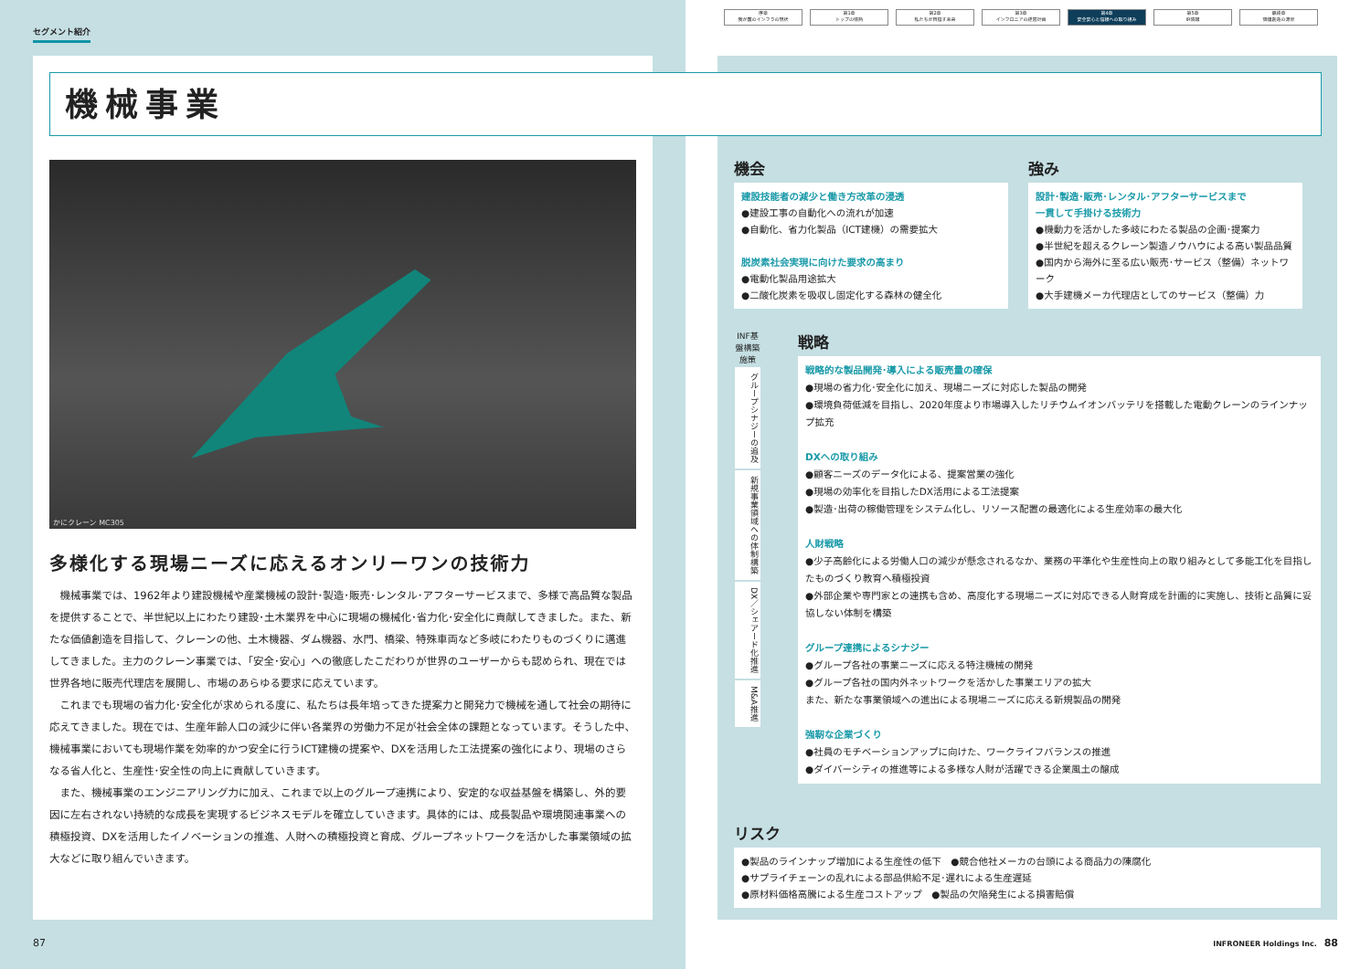セグメント紹介
機械事業
かにクレーン MC305
多様化する現場ニーズに応えるオンリーワンの技術力
機械事業では、1962年より建設機械や産業機械の設計･製造･販売･レンタル･アフターサービスまで、多様で高品質な製品を提供することで、半世紀以上にわたり建設･土木業界を中心に現場の機械化･省力化･安全化に貢献してきました。また、新たな価値創造を目指して、クレーンの他、土木機器、ダム機器、水門、橋梁、特殊車両など多岐にわたりものづくりに邁進してきました。主力のクレーン事業では、「安全･安心」への徹底したこだわりが世界のユーザーからも認められ、現在では世界各地に販売代理店を展開し、市場のあらゆる要求に応えています。
これまでも現場の省力化･安全化が求められる度に、私たちは長年培ってきた提案力と開発力で機械を通して社会の期待に応えてきました。現在では、生産年齢人口の減少に伴い各業界の労働力不足が社会全体の課題となっています。そうした中、機械事業においても現場作業を効率的かつ安全に行うICT建機の提案や、DXを活用した工法提案の強化により、現場のさらなる省人化と、生産性･安全性の向上に貢献していきます。
また、機械事業のエンジニアリング力に加え、これまで以上のグループ連携により、安定的な収益基盤を構築し、外的要因に左右されない持続的な成長を実現するビジネスモデルを確立していきます。具体的には、成長製品や環境関連事業への積極投資、DXを活用したイノベーションの推進、人財への積極投資と育成、グループネットワークを活かした事業領域の拡大などに取り組んでいきます。
87
序章
我が国のインフラの現状
第1章
トップの情熱
第2章
私たちが目指す未来
第3章
インフロニアの経営計画
第4章
安全安心と信頼への取り組み
第5章
IR情報
最終章
価値創造の源泉
機会
建設技能者の減少と働き方改革の浸透
●建設工事の自動化への流れが加速
●自動化、省力化製品（ICT建機）の需要拡大
脱炭素社会実現に向けた要求の高まり
●電動化製品用途拡大
●二酸化炭素を吸収し固定化する森林の健全化
強み
設計･製造･販売･レンタル･アフターサービスまで
一貫して手掛ける技術力
●機動力を活かした多岐にわたる製品の企画･提案力
●半世紀を超えるクレーン製造ノウハウによる高い製品品質
●国内から海外に至る広い販売･サービス（整備）ネットワーク
●大手建機メーカ代理店としてのサービス（整備）力
INF基盤構築施策
グループシナジーの追及
新規事業領域への体制構築
DX／シェアード化推進
M&A推進
戦略
戦略的な製品開発･導入による販売量の確保
●現場の省力化･安全化に加え、現場ニーズに対応した製品の開発
●環境負荷低減を目指し、2020年度より市場導入したリチウムイオンバッテリを搭載した電動クレーンのラインナップ拡充
DXへの取り組み
●顧客ニーズのデータ化による、提案営業の強化
●現場の効率化を目指したDX活用による工法提案
●製造･出荷の稼働管理をシステム化し、リソース配置の最適化による生産効率の最大化
人財戦略
●少子高齢化による労働人口の減少が懸念されるなか、業務の平準化や生産性向上の取り組みとして多能工化を目指したものづくり教育へ積極投資
●外部企業や専門家との連携も含め、高度化する現場ニーズに対応できる人財育成を計画的に実施し、技術と品質に妥協しない体制を構築
グループ連携によるシナジー
●グループ各社の事業ニーズに応える特注機械の開発
●グループ各社の国内外ネットワークを活かした事業エリアの拡大
また、新たな事業領域への進出による現場ニーズに応える新規製品の開発
強靭な企業づくり
●社員のモチベーションアップに向けた、ワークライフバランスの推進
●ダイバーシティの推進等による多様な人財が活躍できる企業風土の醸成
リスク
●製品のラインナップ増加による生産性の低下　●競合他社メーカの台頭による商品力の陳腐化
●サプライチェーンの乱れによる部品供給不足･遅れによる生産遅延
●原材料価格高騰による生産コストアップ　●製品の欠陥発生による損害賠償
INFRONEER Holdings Inc.　88